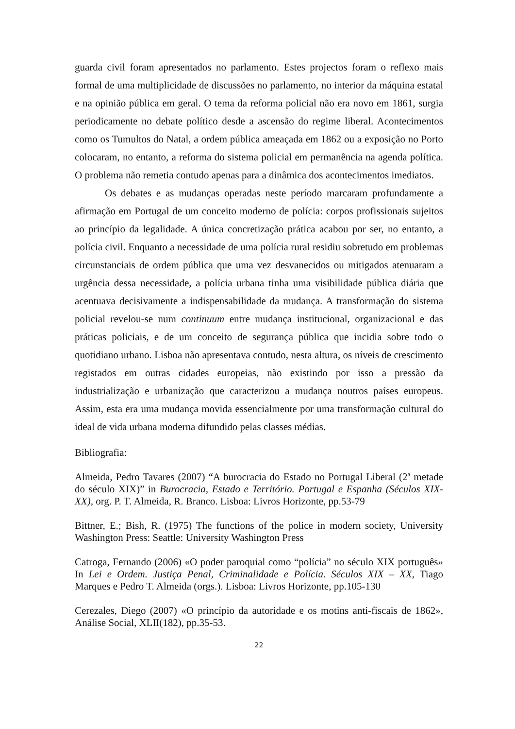guarda civil foram apresentados no parlamento. Estes projectos foram o reflexo mais formal de uma multiplicidade de discussões no parlamento, no interior da máquina estatal e na opinião pública em geral. O tema da reforma policial não era novo em 1861, surgia periodicamente no debate político desde a ascensão do regime liberal. Acontecimentos como os Tumultos do Natal, a ordem pública ameaçada em 1862 ou a exposição no Porto colocaram, no entanto, a reforma do sistema policial em permanência na agenda política. O problema não remetia contudo apenas para a dinâmica dos acontecimentos imediatos.
Os debates e as mudanças operadas neste período marcaram profundamente a afirmação em Portugal de um conceito moderno de polícia: corpos profissionais sujeitos ao princípio da legalidade. A única concretização prática acabou por ser, no entanto, a polícia civil. Enquanto a necessidade de uma polícia rural residiu sobretudo em problemas circunstanciais de ordem pública que uma vez desvanecidos ou mitigados atenuaram a urgência dessa necessidade, a polícia urbana tinha uma visibilidade pública diária que acentuava decisivamente a indispensabilidade da mudança. A transformação do sistema policial revelou-se num continuum entre mudança institucional, organizacional e das práticas policiais, e de um conceito de segurança pública que incidia sobre todo o quotidiano urbano. Lisboa não apresentava contudo, nesta altura, os níveis de crescimento registados em outras cidades europeias, não existindo por isso a pressão da industrialização e urbanização que caracterizou a mudança noutros países europeus. Assim, esta era uma mudança movida essencialmente por uma transformação cultural do ideal de vida urbana moderna difundido pelas classes médias.
Bibliografia:
Almeida, Pedro Tavares (2007) “A burocracia do Estado no Portugal Liberal (2ª metade do século XIX)” in Burocracia, Estado e Território. Portugal e Espanha (Séculos XIX-XX), org. P. T. Almeida, R. Branco. Lisboa: Livros Horizonte, pp.53-79
Bittner, E.; Bish, R. (1975) The functions of the police in modern society, University Washington Press: Seattle: University Washington Press
Catroga, Fernando (2006) «O poder paroquial como “polícia” no século XIX português» In Lei e Ordem. Justiça Penal, Criminalidade e Polícia. Séculos XIX – XX, Tiago Marques e Pedro T. Almeida (orgs.). Lisboa: Livros Horizonte, pp.105-130
Cerezales, Diego (2007) «O princípio da autoridade e os motins anti-fiscais de 1862», Análise Social, XLII(182), pp.35-53.
22